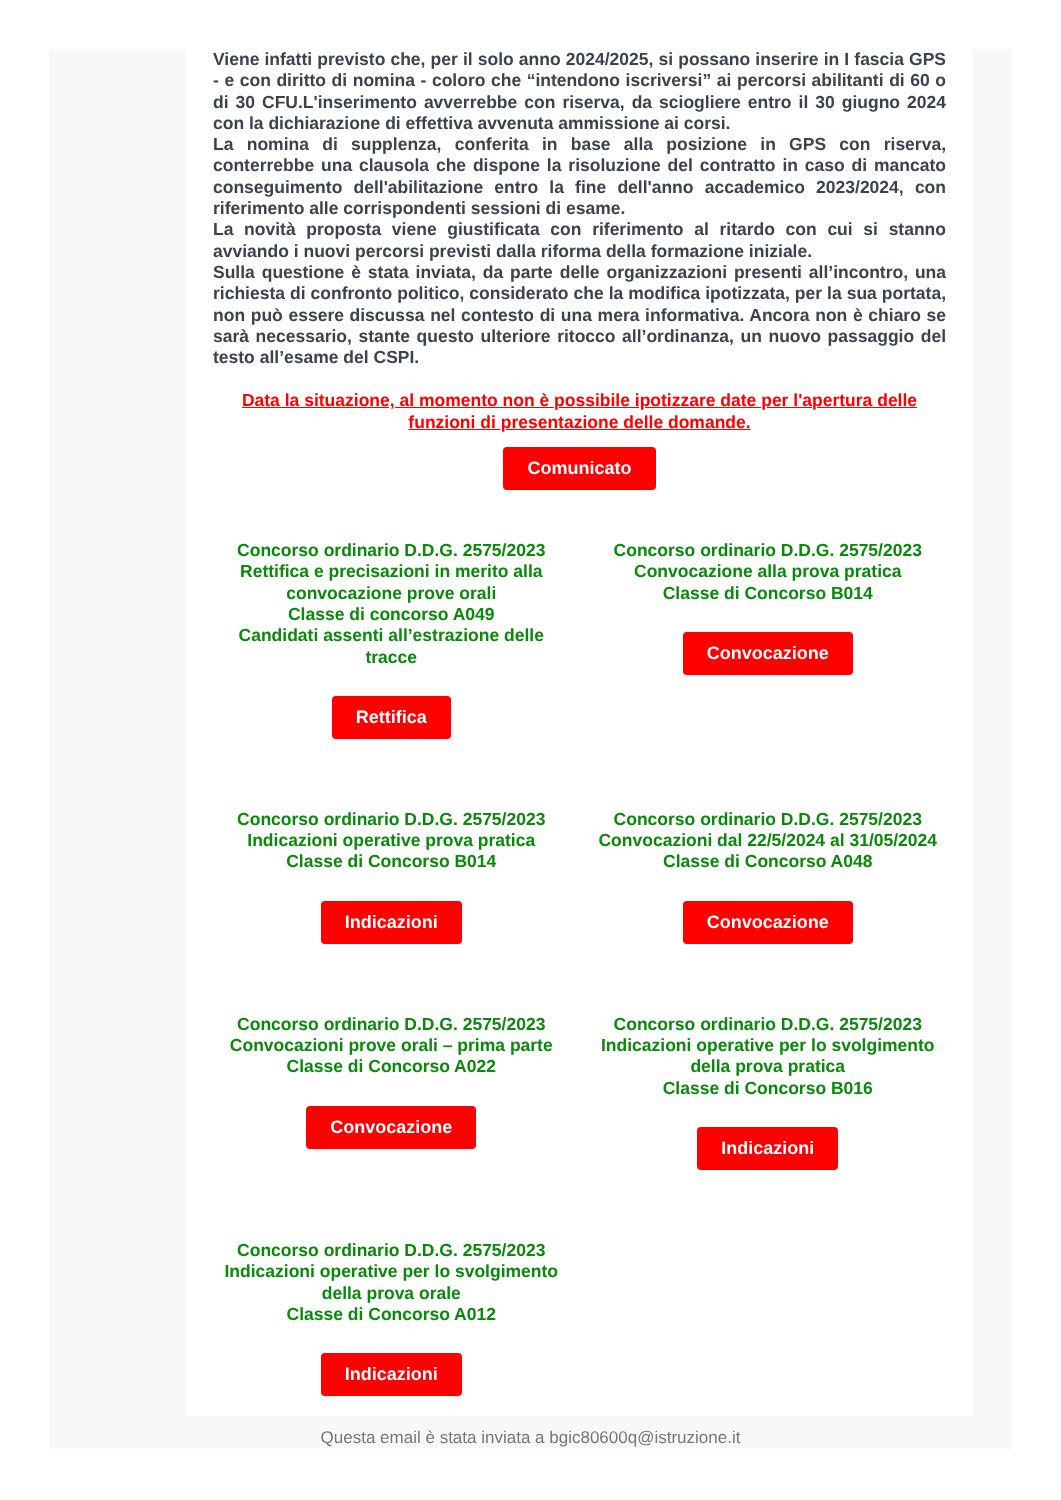Viene infatti previsto che, per il solo anno 2024/2025, si possano inserire in I fascia GPS - e con diritto di nomina - coloro che “intendono iscriversi” ai percorsi abilitanti di 60 o di 30 CFU.L'inserimento avverrebbe con riserva, da sciogliere entro il 30 giugno 2024 con la dichiarazione di effettiva avvenuta ammissione ai corsi.
La nomina di supplenza, conferita in base alla posizione in GPS con riserva, conterrebbe una clausola che dispone la risoluzione del contratto in caso di mancato conseguimento dell'abilitazione entro la fine dell'anno accademico 2023/2024, con riferimento alle corrispondenti sessioni di esame.
La novità proposta viene giustificata con riferimento al ritardo con cui si stanno avviando i nuovi percorsi previsti dalla riforma della formazione iniziale.
Sulla questione è stata inviata, da parte delle organizzazioni presenti all’incontro, una richiesta di confronto politico, considerato che la modifica ipotizzata, per la sua portata, non può essere discussa nel contesto di una mera informativa. Ancora non è chiaro se sarà necessario, stante questo ulteriore ritocco all’ordinanza, un nuovo passaggio del testo all’esame del CSPI.
Data la situazione, al momento non è possibile ipotizzare date per l'apertura delle funzioni di presentazione delle domande.
Comunicato
Concorso ordinario D.D.G. 2575/2023
Rettifica e precisazioni in merito alla convocazione prove orali
Classe di concorso A049
Candidati assenti all’estrazione delle tracce
Rettifica
Concorso ordinario D.D.G. 2575/2023
Convocazione alla prova pratica
Classe di Concorso B014
Convocazione
Concorso ordinario D.D.G. 2575/2023
Indicazioni operative prova pratica
Classe di Concorso B014
Indicazioni
Concorso ordinario D.D.G. 2575/2023
Convocazioni dal 22/5/2024 al 31/05/2024
Classe di Concorso A048
Convocazione
Concorso ordinario D.D.G. 2575/2023
Convocazioni prove orali – prima parte
Classe di Concorso A022
Convocazione
Concorso ordinario D.D.G. 2575/2023
Indicazioni operative per lo svolgimento della prova pratica
Classe di Concorso B016
Indicazioni
Concorso ordinario D.D.G. 2575/2023
Indicazioni operative per lo svolgimento della prova orale
Classe di Concorso A012
Indicazioni
Questa email è stata inviata a bgic80600q@istruzione.it